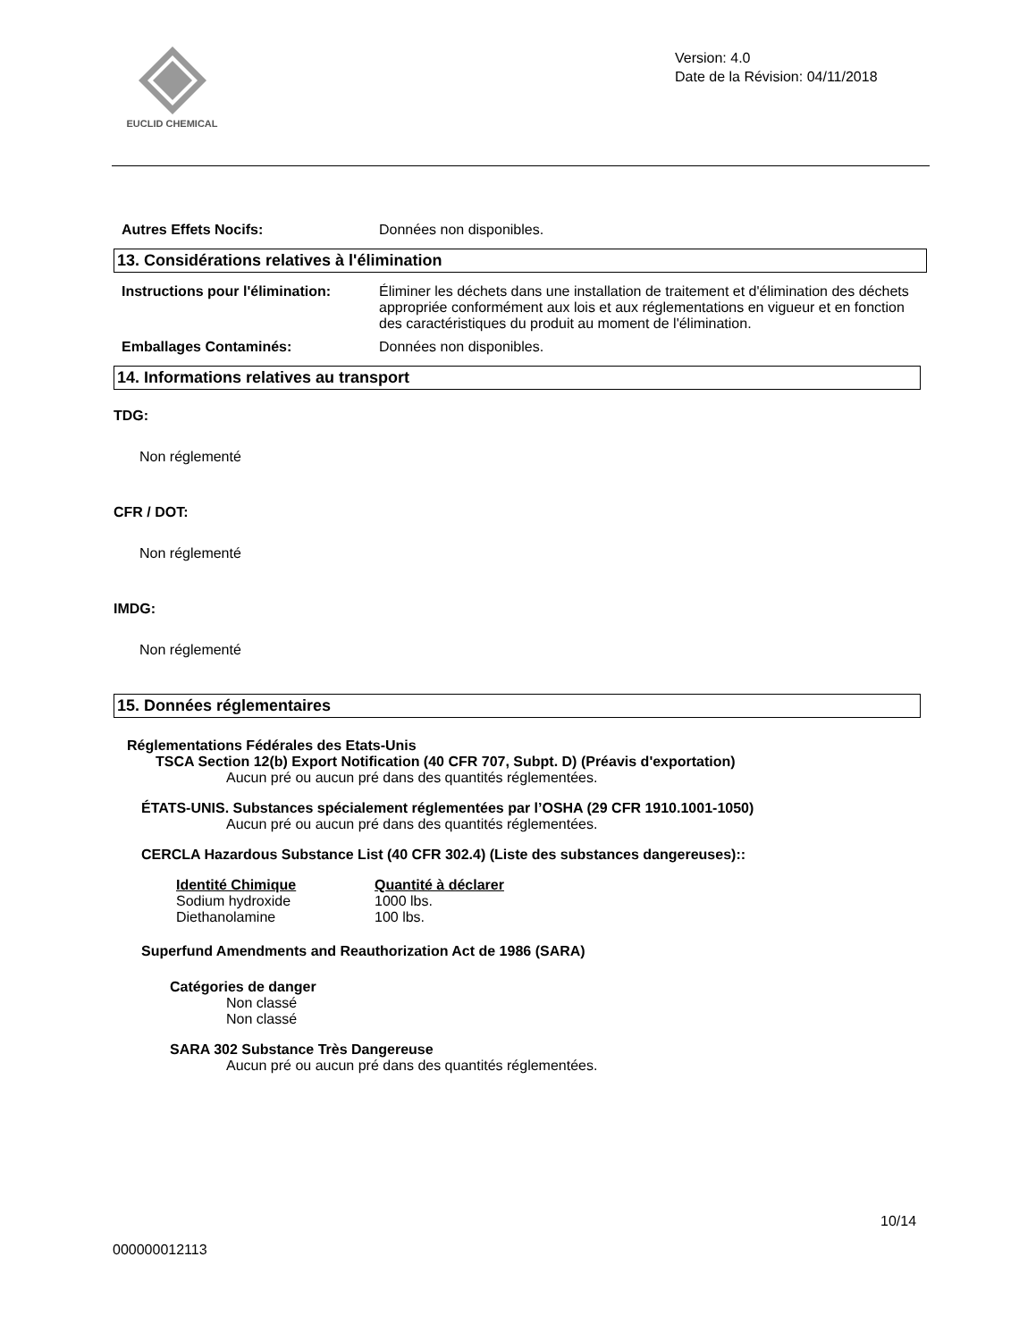EUCLID CHEMICAL
Version: 4.0
Date de la Révision: 04/11/2018
Autres Effets Nocifs: Données non disponibles.
13. Considérations relatives à l'élimination
Instructions pour l'élimination:
Éliminer les déchets dans une installation de traitement et d'élimination des déchets appropriée conformément aux lois et aux réglementations en vigueur et en fonction des caractéristiques du produit au moment de l'élimination.
Emballages Contaminés: Données non disponibles.
14. Informations relatives au transport
TDG:
Non réglementé
CFR / DOT:
Non réglementé
IMDG:
Non réglementé
15. Données réglementaires
Réglementations Fédérales des Etats-Unis
TSCA Section 12(b) Export Notification (40 CFR 707, Subpt. D) (Préavis d'exportation)
Aucun pré ou aucun pré dans des quantités réglementées.
ÉTATS-UNIS. Substances spécialement réglementées par l’OSHA (29 CFR 1910.1001-1050)
Aucun pré ou aucun pré dans des quantités réglementées.
CERCLA Hazardous Substance List (40 CFR 302.4) (Liste des substances dangereuses)::
| Identité Chimique | Quantité à déclarer |
| --- | --- |
| Sodium hydroxide | 1000 lbs. |
| Diethanolamine | 100 lbs. |
Superfund Amendments and Reauthorization Act de 1986 (SARA)
Catégories de danger
Non classé
Non classé
SARA 302 Substance Très Dangereuse
Aucun pré ou aucun pré dans des quantités réglementées.
10/14
000000012113